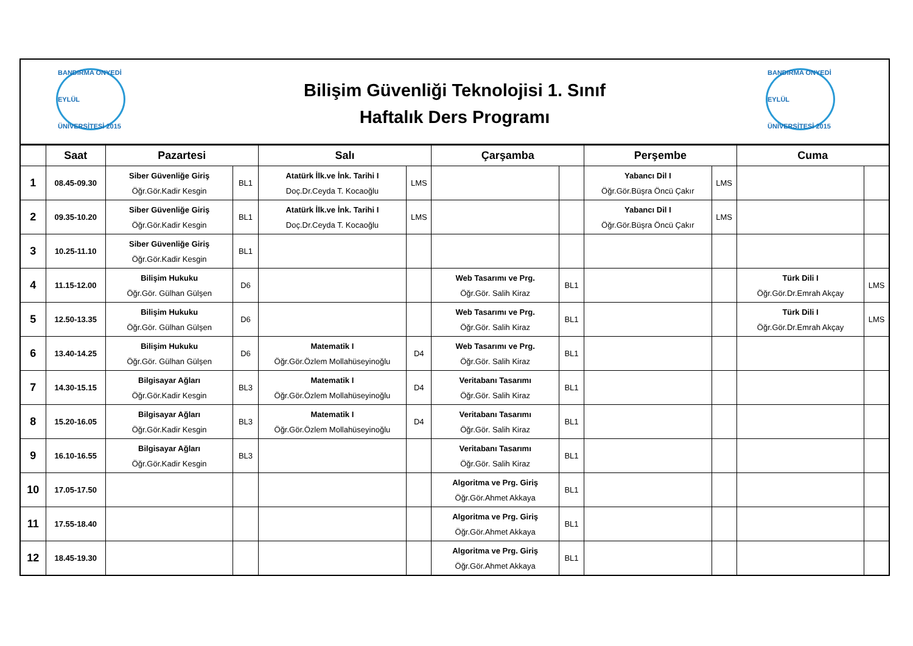BANDIRMA ONYEDİ EYLÜL ÜNİVERSİTESİ 2015
BANDIRMA ONYEDİ EYLÜL ÜNİVERSİTESİ 2015
Bilişim Güvenliği Teknolojisi 1. Sınıf
Haftalık Ders Programı
| | Saat | Pazartesi | | Salı | | Çarşamba | | Perşembe | | Cuma | |
| --- | --- | --- | --- | --- | --- | --- | --- | --- | --- | --- | --- |
| 1 | 08.45-09.30 | Siber Güvenliğe Giriş Öğr.Gör.Kadir Kesgin | BL1 | Atatürk İlk.ve İnk. Tarihi I Doç.Dr.Ceyda T. Kocaoğlu | LMS | | | Yabancı Dil I Öğr.Gör.Büşra Öncü Çakır | LMS | | |
| 2 | 09.35-10.20 | Siber Güvenliğe Giriş Öğr.Gör.Kadir Kesgin | BL1 | Atatürk İlk.ve İnk. Tarihi I Doç.Dr.Ceyda T. Kocaoğlu | LMS | | | Yabancı Dil I Öğr.Gör.Büşra Öncü Çakır | LMS | | |
| 3 | 10.25-11.10 | Siber Güvenliğe Giriş Öğr.Gör.Kadir Kesgin | BL1 | | | | | | | | |
| 4 | 11.15-12.00 | Bilişim Hukuku Öğr.Gör. Gülhan Gülşen | D6 | | | Web Tasarımı ve Prg. Öğr.Gör. Salih Kiraz | BL1 | | | Türk Dili I Öğr.Gör.Dr.Emrah Akçay | LMS |
| 5 | 12.50-13.35 | Bilişim Hukuku Öğr.Gör. Gülhan Gülşen | D6 | | | Web Tasarımı ve Prg. Öğr.Gör. Salih Kiraz | BL1 | | | Türk Dili I Öğr.Gör.Dr.Emrah Akçay | LMS |
| 6 | 13.40-14.25 | Bilişim Hukuku Öğr.Gör. Gülhan Gülşen | D6 | Matematik I Öğr.Gör.Özlem Mollahüseyinoğlu | D4 | Web Tasarımı ve Prg. Öğr.Gör. Salih Kiraz | BL1 | | | | |
| 7 | 14.30-15.15 | Bilgisayar Ağları Öğr.Gör.Kadir Kesgin | BL3 | Matematik I Öğr.Gör.Özlem Mollahüseyinoğlu | D4 | Veritabanı Tasarımı Öğr.Gör. Salih Kiraz | BL1 | | | | |
| 8 | 15.20-16.05 | Bilgisayar Ağları Öğr.Gör.Kadir Kesgin | BL3 | Matematik I Öğr.Gör.Özlem Mollahüseyinoğlu | D4 | Veritabanı Tasarımı Öğr.Gör. Salih Kiraz | BL1 | | | | |
| 9 | 16.10-16.55 | Bilgisayar Ağları Öğr.Gör.Kadir Kesgin | BL3 | | | Veritabanı Tasarımı Öğr.Gör. Salih Kiraz | BL1 | | | | |
| 10 | 17.05-17.50 | | | | | Algoritma ve Prg. Giriş Öğr.Gör.Ahmet Akkaya | BL1 | | | | |
| 11 | 17.55-18.40 | | | | | Algoritma ve Prg. Giriş Öğr.Gör.Ahmet Akkaya | BL1 | | | | |
| 12 | 18.45-19.30 | | | | | Algoritma ve Prg. Giriş Öğr.Gör.Ahmet Akkaya | BL1 | | | | |